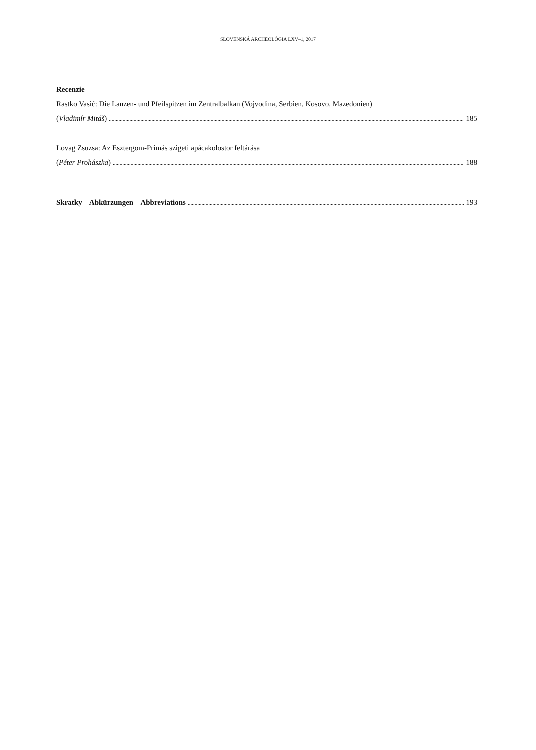SLOVENSKÁ ARCHEOLÓGIA LXV–1, 2017
Recenzie
Rastko Vasić: Die Lanzen- und Pfeilspitzen im Zentralbalkan (Vojvodina, Serbien, Kosovo, Mazedonien)
(Vladimír Mitáš) 185
Lovag Zsuzsa: Az Esztergom-Prímás szigeti apácakolostor feltárása
(Péter Prohászka) 188
Skratky – Abkürzungen – Abbreviations 193